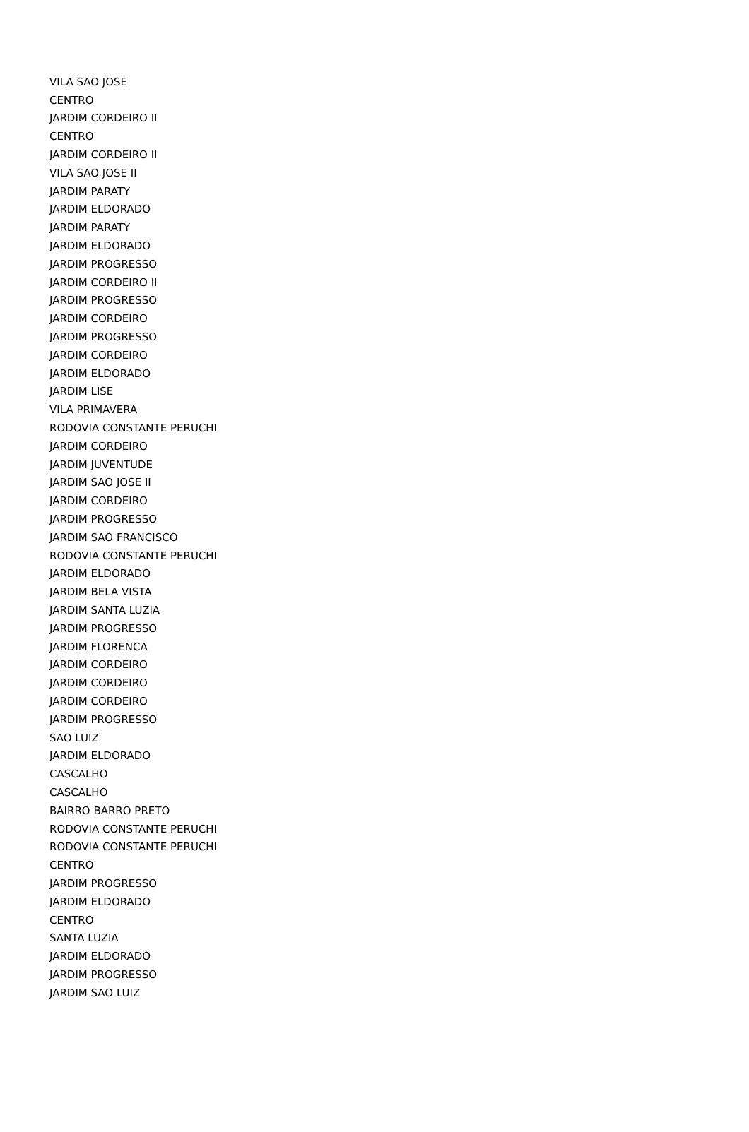| VILA SAO JOSE |
| CENTRO |
| JARDIM CORDEIRO II |
| CENTRO |
| JARDIM CORDEIRO II |
| VILA SAO JOSE II |
| JARDIM PARATY |
| JARDIM ELDORADO |
| JARDIM PARATY |
| JARDIM ELDORADO |
| JARDIM PROGRESSO |
| JARDIM CORDEIRO II |
| JARDIM PROGRESSO |
| JARDIM CORDEIRO |
| JARDIM PROGRESSO |
| JARDIM CORDEIRO |
| JARDIM ELDORADO |
| JARDIM LISE |
| VILA PRIMAVERA |
| RODOVIA CONSTANTE PERUCHI |
| JARDIM CORDEIRO |
| JARDIM JUVENTUDE |
| JARDIM SAO JOSE II |
| JARDIM CORDEIRO |
| JARDIM PROGRESSO |
| JARDIM SAO FRANCISCO |
| RODOVIA CONSTANTE PERUCHI |
| JARDIM ELDORADO |
| JARDIM BELA VISTA |
| JARDIM SANTA LUZIA |
| JARDIM PROGRESSO |
| JARDIM FLORENCA |
| JARDIM CORDEIRO |
| JARDIM CORDEIRO |
| JARDIM CORDEIRO |
| JARDIM PROGRESSO |
| SAO LUIZ |
| JARDIM ELDORADO |
| CASCALHO |
| CASCALHO |
| BAIRRO BARRO PRETO |
| RODOVIA CONSTANTE PERUCHI |
| RODOVIA CONSTANTE PERUCHI |
| CENTRO |
| JARDIM PROGRESSO |
| JARDIM ELDORADO |
| CENTRO |
| SANTA LUZIA |
| JARDIM ELDORADO |
| JARDIM PROGRESSO |
| JARDIM SAO LUIZ |